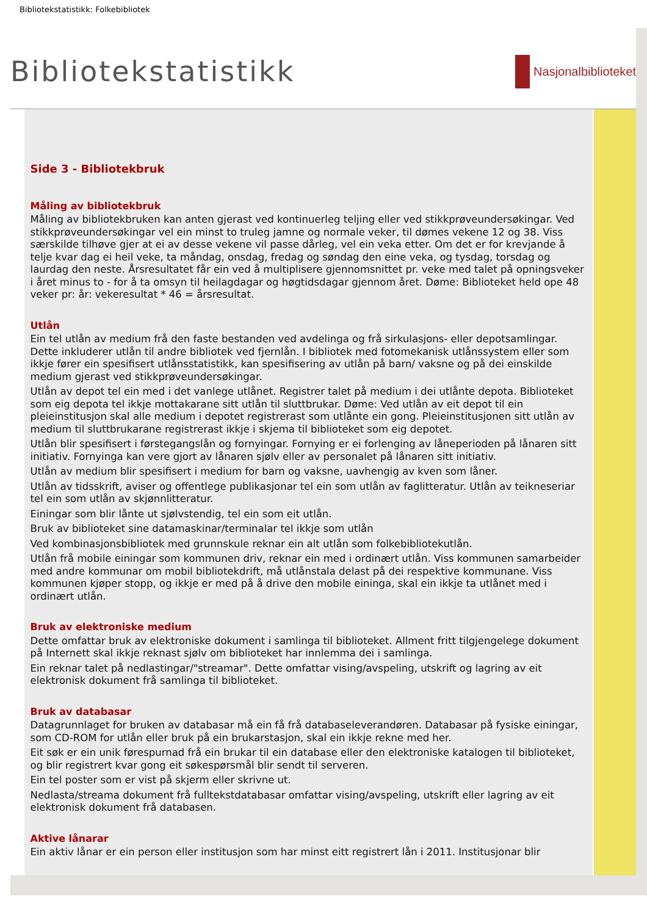Bibliotekstatistikk: Folkebibliotek
Bibliotekstatistikk
Nasjonalbiblioteket
Side 3 - Bibliotekbruk
Måling av bibliotekbruk
Måling av bibliotekbruken kan anten gjerast ved kontinuerleg teljing eller ved stikkprøveundersøkingar. Ved stikkprøveundersøkingar vel ein minst to truleg jamne og normale veker, til dømes vekene 12 og 38. Viss særskilde tilhøve gjer at ei av desse vekene vil passe dårleg, vel ein veka etter. Om det er for krevjande å telje kvar dag ei heil veke, ta måndag, onsdag, fredag og søndag den eine veka, og tysdag, torsdag og laurdag den neste. Årsresultatet får ein ved å multiplisere gjennomsnittet pr. veke med talet på opningsveker i året minus to - for å ta omsyn til heilagdagar og høgtidsdagar gjennom året. Døme: Biblioteket held ope 48 veker pr: år: vekeresultat * 46 = årsresultat.
Utlån
Ein tel utlån av medium frå den faste bestanden ved avdelinga og frå sirkulasjons- eller depotsamlingar. Dette inkluderer utlån til andre bibliotek ved fjernlån. I bibliotek med fotomekanisk utlånssystem eller som ikkje fører ein spesifisert utlånsstatistikk, kan spesifisering av utlån på barn/ vaksne og på dei einskilde medium gjerast ved stikkprøveundersøkingar.
Utlån av depot tel ein med i det vanlege utlånet. Registrer talet på medium i dei utlånte depota. Biblioteket som eig depota tel ikkje mottakarane sitt utlån til sluttbrukar. Døme: Ved utlån av eit depot til ein pleieinstitusjon skal alle medium i depotet registrerast som utlånte ein gong. Pleieinstitusjonen sitt utlån av medium til sluttbrukarane registrerast ikkje i skjema til biblioteket som eig depotet.
Utlån blir spesifisert i førstegangslån og fornyingar. Fornying er ei forlenging av låneperioden på lånaren sitt initiativ. Fornyinga kan vere gjort av lånaren sjølv eller av personalet på lånaren sitt initiativ.
Utlån av medium blir spesifisert i medium for barn og vaksne, uavhengig av kven som låner.
Utlån av tidsskrift, aviser og offentlege publikasjonar tel ein som utlån av faglitteratur. Utlån av teikneseriar tel ein som utlån av skjønnlitteratur.
Einingar som blir lånte ut sjølvstendig, tel ein som eit utlån.
Bruk av biblioteket sine datamaskinar/terminalar tel ikkje som utlån
Ved kombinasjonsbibliotek med grunnskule reknar ein alt utlån som folkebibliotekutlån.
Utlån frå mobile einingar som kommunen driv, reknar ein med i ordinært utlån. Viss kommunen samarbeider med andre kommunar om mobil bibliotekdrift, må utlånstala delast på dei respektive kommunane. Viss kommunen kjøper stopp, og ikkje er med på å drive den mobile eininga, skal ein ikkje ta utlånet med i ordinært utlån.
Bruk av elektroniske medium
Dette omfattar bruk av elektroniske dokument i samlinga til biblioteket. Allment fritt tilgjengelege dokument på Internett skal ikkje reknast sjølv om biblioteket har innlemma dei i samlinga.
Ein reknar talet på nedlastingar/"streamar". Dette omfattar vising/avspeling, utskrift og lagring av eit elektronisk dokument frå samlinga til biblioteket.
Bruk av databasar
Datagrunnlaget for bruken av databasar må ein få frå databaseleverandøren. Databasar på fysiske einingar, som CD-ROM for utlån eller bruk på ein brukarstasjon, skal ein ikkje rekne med her.
Eit søk er ein unik førespurnad frå ein brukar til ein database eller den elektroniske katalogen til biblioteket, og blir registrert kvar gong eit søkespørsmål blir sendt til serveren.
Ein tel poster som er vist på skjerm eller skrivne ut.
Nedlasta/streama dokument frå fulltekstdatabasar omfattar vising/avspeling, utskrift eller lagring av eit elektronisk dokument frå databasen.
Aktive lånarar
Ein aktiv lånar er ein person eller institusjon som har minst eitt registrert lån i 2011. Institusjonar blir